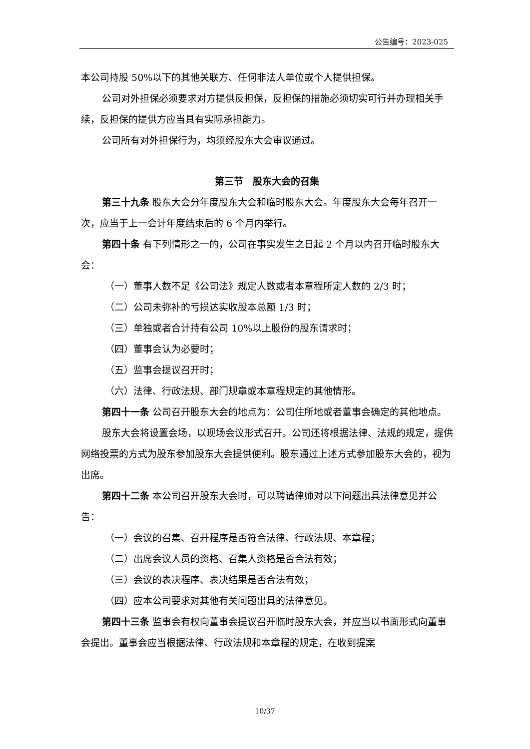公告编号：2023-025
本公司持股 50%以下的其他关联方、任何非法人单位或个人提供担保。
公司对外担保必须要求对方提供反担保，反担保的措施必须切实可行并办理相关手续，反担保的提供方应当具有实际承担能力。
公司所有对外担保行为，均须经股东大会审议通过。
第三节　股东大会的召集
第三十九条 股东大会分年度股东大会和临时股东大会。年度股东大会每年召开一次，应当于上一会计年度结束后的 6 个月内举行。
第四十条 有下列情形之一的，公司在事实发生之日起 2 个月以内召开临时股东大会：
（一）董事人数不足《公司法》规定人数或者本章程所定人数的 2/3 时；
（二）公司未弥补的亏损达实收股本总额 1/3 时；
（三）单独或者合计持有公司 10%以上股份的股东请求时；
（四）董事会认为必要时；
（五）监事会提议召开时；
（六）法律、行政法规、部门规章或本章程规定的其他情形。
第四十一条 公司召开股东大会的地点为：公司住所地或者董事会确定的其他地点。
股东大会将设置会场，以现场会议形式召开。公司还将根据法律、法规的规定，提供网络投票的方式为股东参加股东大会提供便利。股东通过上述方式参加股东大会的，视为出席。
第四十二条 本公司召开股东大会时，可以聘请律师对以下问题出具法律意见并公告：
（一）会议的召集、召开程序是否符合法律、行政法规、本章程；
（二）出席会议人员的资格、召集人资格是否合法有效；
（三）会议的表决程序、表决结果是否合法有效；
（四）应本公司要求对其他有关问题出具的法律意见。
第四十三条 监事会有权向董事会提议召开临时股东大会，并应当以书面形式向董事会提出。董事会应当根据法律、行政法规和本章程的规定，在收到提案
10/37